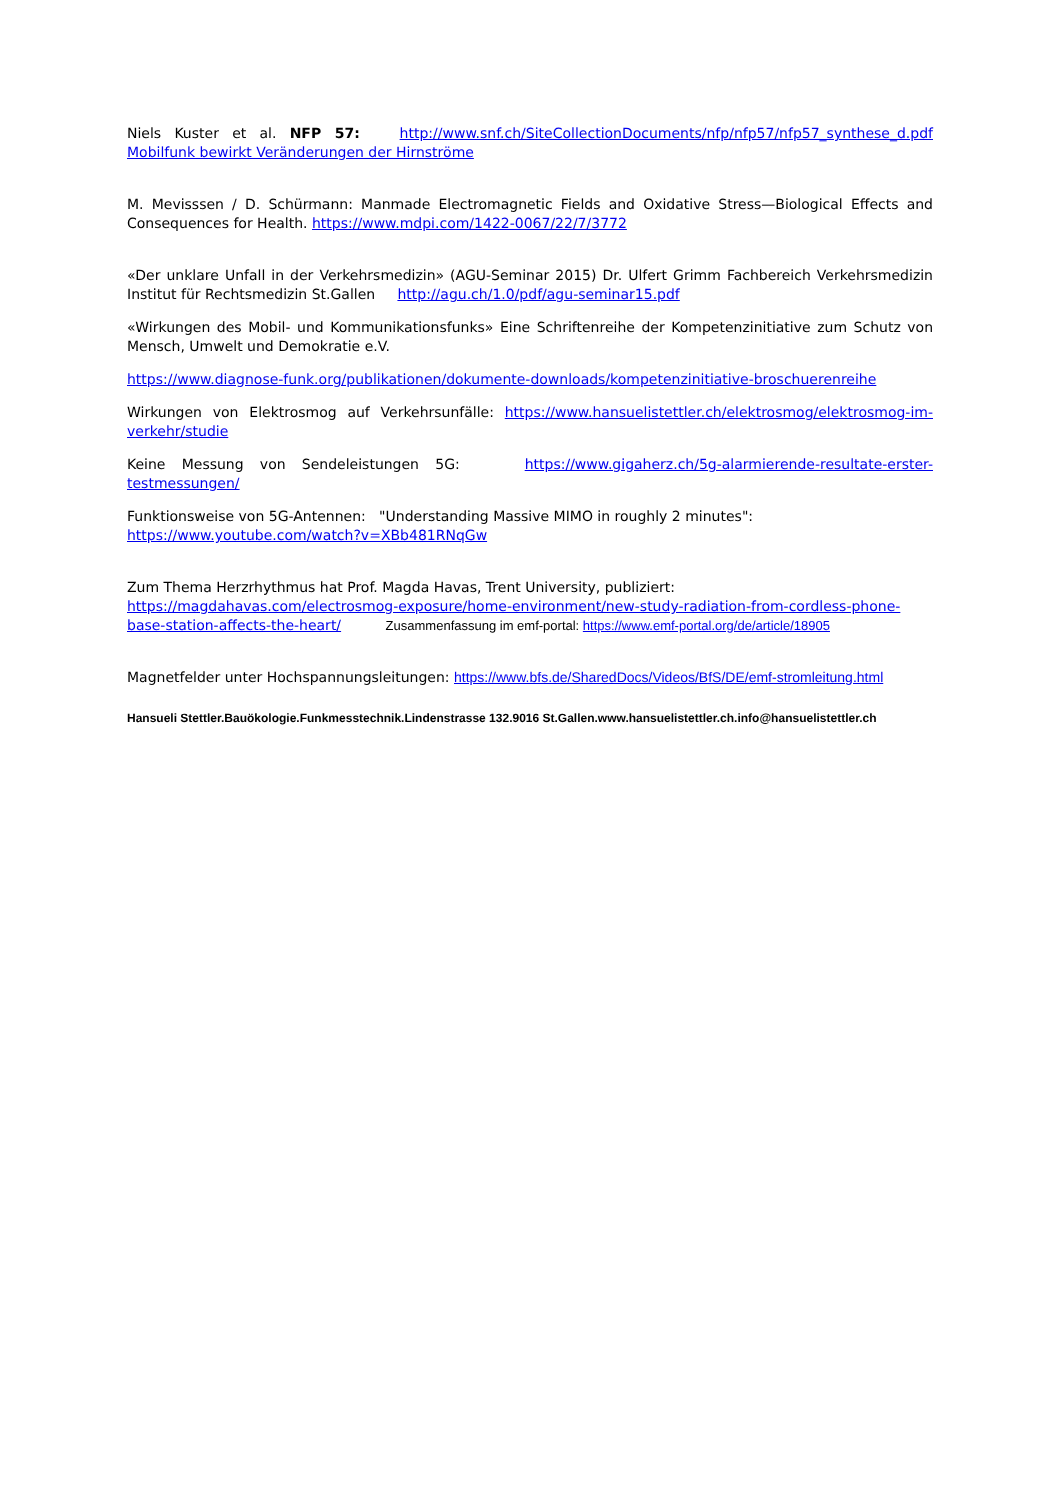Niels Kuster et al. NFP 57: http://www.snf.ch/SiteCollectionDocuments/nfp/nfp57/nfp57_synthese_d.pdf Mobilfunk bewirkt Veränderungen der Hirnströme
M. Mevisssen / D. Schürmann: Manmade Electromagnetic Fields and Oxidative Stress—Biological Effects and Consequences for Health. https://www.mdpi.com/1422-0067/22/7/3772
«Der unklare Unfall in der Verkehrsmedizin» (AGU-Seminar 2015) Dr. Ulfert Grimm Fachbereich Verkehrsmedizin Institut für Rechtsmedizin St.Gallen http://agu.ch/1.0/pdf/agu-seminar15.pdf
«Wirkungen des Mobil- und Kommunikationsfunks» Eine Schriftenreihe der Kompetenzinitiative zum Schutz von Mensch, Umwelt und Demokratie e.V.
https://www.diagnose-funk.org/publikationen/dokumente-downloads/kompetenzinitiative-broschuerenreihe
Wirkungen von Elektrosmog auf Verkehrsunfälle: https://www.hansuelistettler.ch/elektrosmog/elektrosmog-im-verkehr/studie
Keine Messung von Sendeleistungen 5G: https://www.gigaherz.ch/5g-alarmierende-resultate-erster-testmessungen/
Funktionsweise von 5G-Antennen: "Understanding Massive MIMO in roughly 2 minutes":
https://www.youtube.com/watch?v=XBb481RNqGw
Zum Thema Herzrhythmus hat Prof. Magda Havas, Trent University, publiziert:
https://magdahavas.com/electrosmog-exposure/home-environment/new-study-radiation-from-cordless-phone-base-station-affects-the-heart/ Zusammenfassung im emf-portal: https://www.emf-portal.org/de/article/18905
Magnetfelder unter Hochspannungsleitungen: https://www.bfs.de/SharedDocs/Videos/BfS/DE/emf-stromleitung.html
Hansueli Stettler.Bauökologie.Funkmesstechnik.Lindenstrasse 132.9016 St.Gallen.www.hansuelistettler.ch.info@hansuelistettler.ch